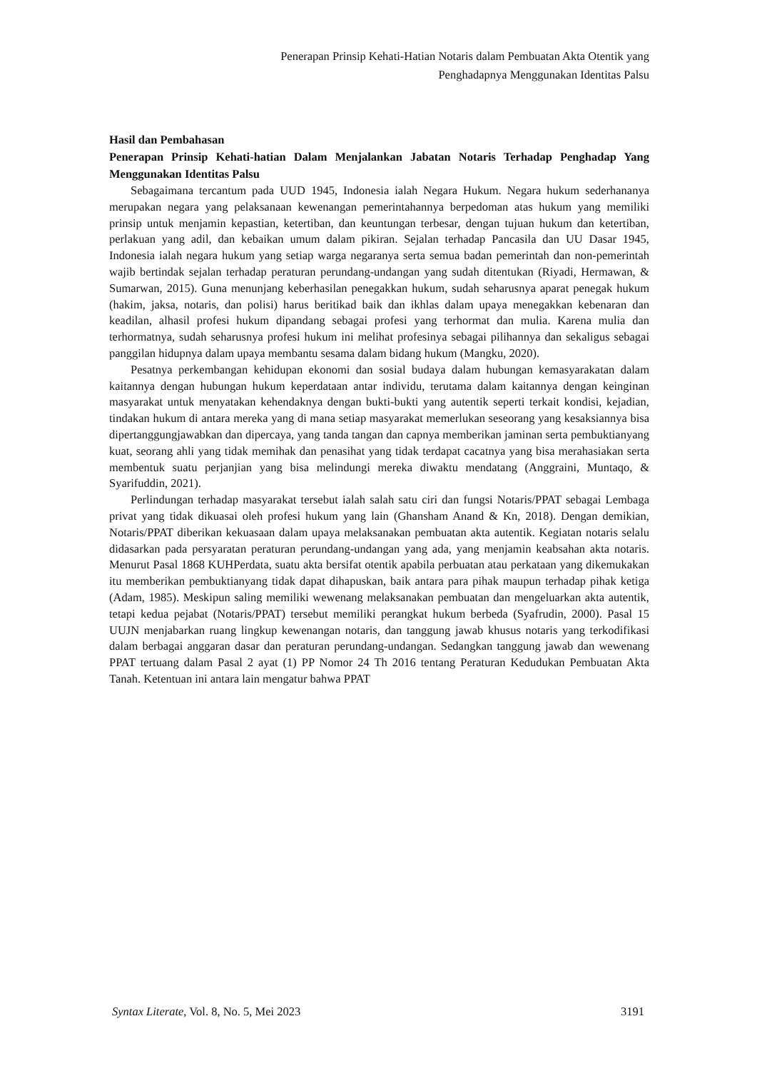Penerapan Prinsip Kehati-Hatian Notaris dalam Pembuatan Akta Otentik yang
Penghadapnya Menggunakan Identitas Palsu
Hasil dan Pembahasan
Penerapan Prinsip Kehati-hatian Dalam Menjalankan Jabatan Notaris Terhadap Penghadap Yang Menggunakan Identitas Palsu
Sebagaimana tercantum pada UUD 1945, Indonesia ialah Negara Hukum. Negara hukum sederhananya merupakan negara yang pelaksanaan kewenangan pemerintahannya berpedoman atas hukum yang memiliki prinsip untuk menjamin kepastian, ketertiban, dan keuntungan terbesar, dengan tujuan hukum dan ketertiban, perlakuan yang adil, dan kebaikan umum dalam pikiran. Sejalan terhadap Pancasila dan UU Dasar 1945, Indonesia ialah negara hukum yang setiap warga negaranya serta semua badan pemerintah dan non-pemerintah wajib bertindak sejalan terhadap peraturan perundang-undangan yang sudah ditentukan (Riyadi, Hermawan, & Sumarwan, 2015). Guna menunjang keberhasilan penegakkan hukum, sudah seharusnya aparat penegak hukum (hakim, jaksa, notaris, dan polisi) harus beritikad baik dan ikhlas dalam upaya menegakkan kebenaran dan keadilan, alhasil profesi hukum dipandang sebagai profesi yang terhormat dan mulia. Karena mulia dan terhormatnya, sudah seharusnya profesi hukum ini melihat profesinya sebagai pilihannya dan sekaligus sebagai panggilan hidupnya dalam upaya membantu sesama dalam bidang hukum (Mangku, 2020).
Pesatnya perkembangan kehidupan ekonomi dan sosial budaya dalam hubungan kemasyarakatan dalam kaitannya dengan hubungan hukum keperdataan antar individu, terutama dalam kaitannya dengan keinginan masyarakat untuk menyatakan kehendaknya dengan bukti-bukti yang autentik seperti terkait kondisi, kejadian, tindakan hukum di antara mereka yang di mana setiap masyarakat memerlukan seseorang yang kesaksiannya bisa dipertanggungjawabkan dan dipercaya, yang tanda tangan dan capnya memberikan jaminan serta pembuktianyang kuat, seorang ahli yang tidak memihak dan penasihat yang tidak terdapat cacatnya yang bisa merahasiakan serta membentuk suatu perjanjian yang bisa melindungi mereka diwaktu mendatang (Anggraini, Muntaqo, & Syarifuddin, 2021).
Perlindungan terhadap masyarakat tersebut ialah salah satu ciri dan fungsi Notaris/PPAT sebagai Lembaga privat yang tidak dikuasai oleh profesi hukum yang lain (Ghansham Anand & Kn, 2018). Dengan demikian, Notaris/PPAT diberikan kekuasaan dalam upaya melaksanakan pembuatan akta autentik. Kegiatan notaris selalu didasarkan pada persyaratan peraturan perundang-undangan yang ada, yang menjamin keabsahan akta notaris. Menurut Pasal 1868 KUHPerdata, suatu akta bersifat otentik apabila perbuatan atau perkataan yang dikemukakan itu memberikan pembuktianyang tidak dapat dihapuskan, baik antara para pihak maupun terhadap pihak ketiga (Adam, 1985). Meskipun saling memiliki wewenang melaksanakan pembuatan dan mengeluarkan akta autentik, tetapi kedua pejabat (Notaris/PPAT) tersebut memiliki perangkat hukum berbeda (Syafrudin, 2000). Pasal 15 UUJN menjabarkan ruang lingkup kewenangan notaris, dan tanggung jawab khusus notaris yang terkodifikasi dalam berbagai anggaran dasar dan peraturan perundang-undangan. Sedangkan tanggung jawab dan wewenang PPAT tertuang dalam Pasal 2 ayat (1) PP Nomor 24 Th 2016 tentang Peraturan Kedudukan Pembuatan Akta Tanah. Ketentuan ini antara lain mengatur bahwa PPAT
Syntax Literate, Vol. 8, No. 5, Mei 2023 3191